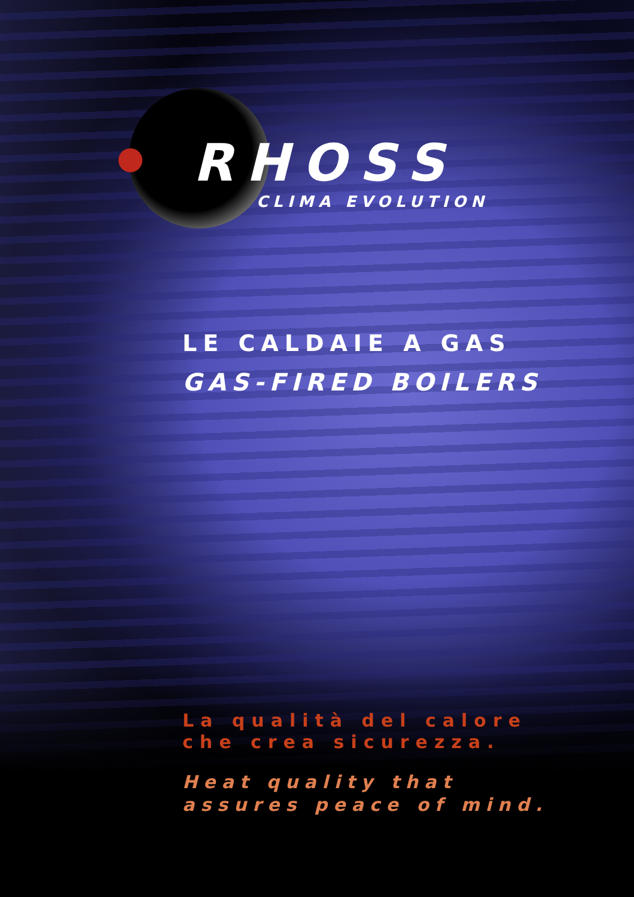RHOSS
CLIMA EVOLUTION
LE CALDAIE A GAS
GAS-FIRED BOILERS
La qualità del calore
che crea sicurezza.
Heat quality that
assures peace of mind.